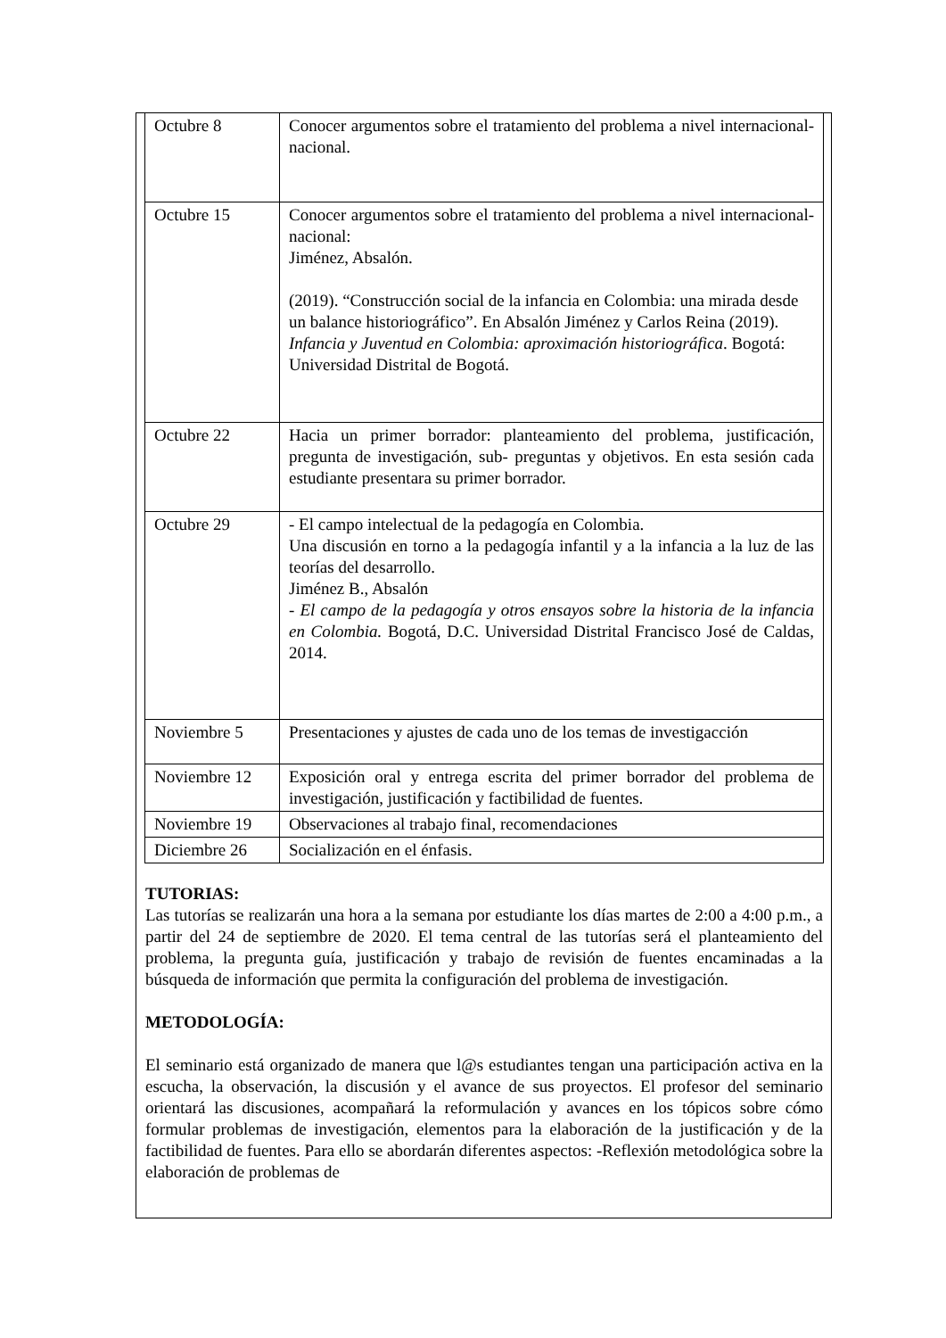| Octubre 8 | Conocer argumentos sobre el tratamiento del problema a nivel internacional- nacional. |
| Octubre 15 | Conocer argumentos sobre el tratamiento del problema a nivel internacional- nacional: Jiménez, Absalón. (2019). “Construcción social de la infancia en Colombia: una mirada desde un balance historiográfico”. En Absalón Jiménez y Carlos Reina (2019). Infancia y Juventud en Colombia: aproximación historiográfica . Bogotá: Universidad Distrital de Bogotá. |
| Octubre 22 | Hacia un primer borrador: planteamiento del problema, justificación, pregunta de investigación, sub- preguntas y objetivos. En esta sesión cada estudiante presentara su primer borrador. |
| Octubre 29 | - El campo intelectual de la pedagogía en Colombia. Una discusión en torno a la pedagogía infantil y a la infancia a la luz de las teorías del desarrollo. Jiménez B., Absalón - El campo de la pedagogía y otros ensayos sobre la historia de la infancia en Colombia. Bogotá, D.C. Universidad Distrital Francisco José de Caldas, 2014. |
| Noviembre 5 | Presentaciones y ajustes de cada uno de los temas de investigacción |
| Noviembre 12 | Exposición oral y entrega escrita del primer borrador del problema de investigación, justificación y factibilidad de fuentes. |
| Noviembre 19 | Observaciones al trabajo final, recomendaciones |
| Diciembre 26 | Socialización en el énfasis. |
TUTORIAS:
Las tutorías se realizarán una hora a la semana por estudiante los días martes de 2:00 a 4:00 p.m., a partir del 24 de septiembre de 2020. El tema central de las tutorías será el planteamiento del problema, la pregunta guía, justificación y trabajo de revisión de fuentes encaminadas a la búsqueda de información que permita la configuración del problema de investigación.
METODOLOGÍA:
El seminario está organizado de manera que l@s estudiantes tengan una participación activa en la escucha, la observación, la discusión y el avance de sus proyectos. El profesor del seminario orientará las discusiones, acompañará la reformulación y avances en los tópicos sobre cómo formular problemas de investigación, elementos para la elaboración de la justificación y de la factibilidad de fuentes. Para ello se abordarán diferentes aspectos: -Reflexión metodológica sobre la elaboración de problemas de